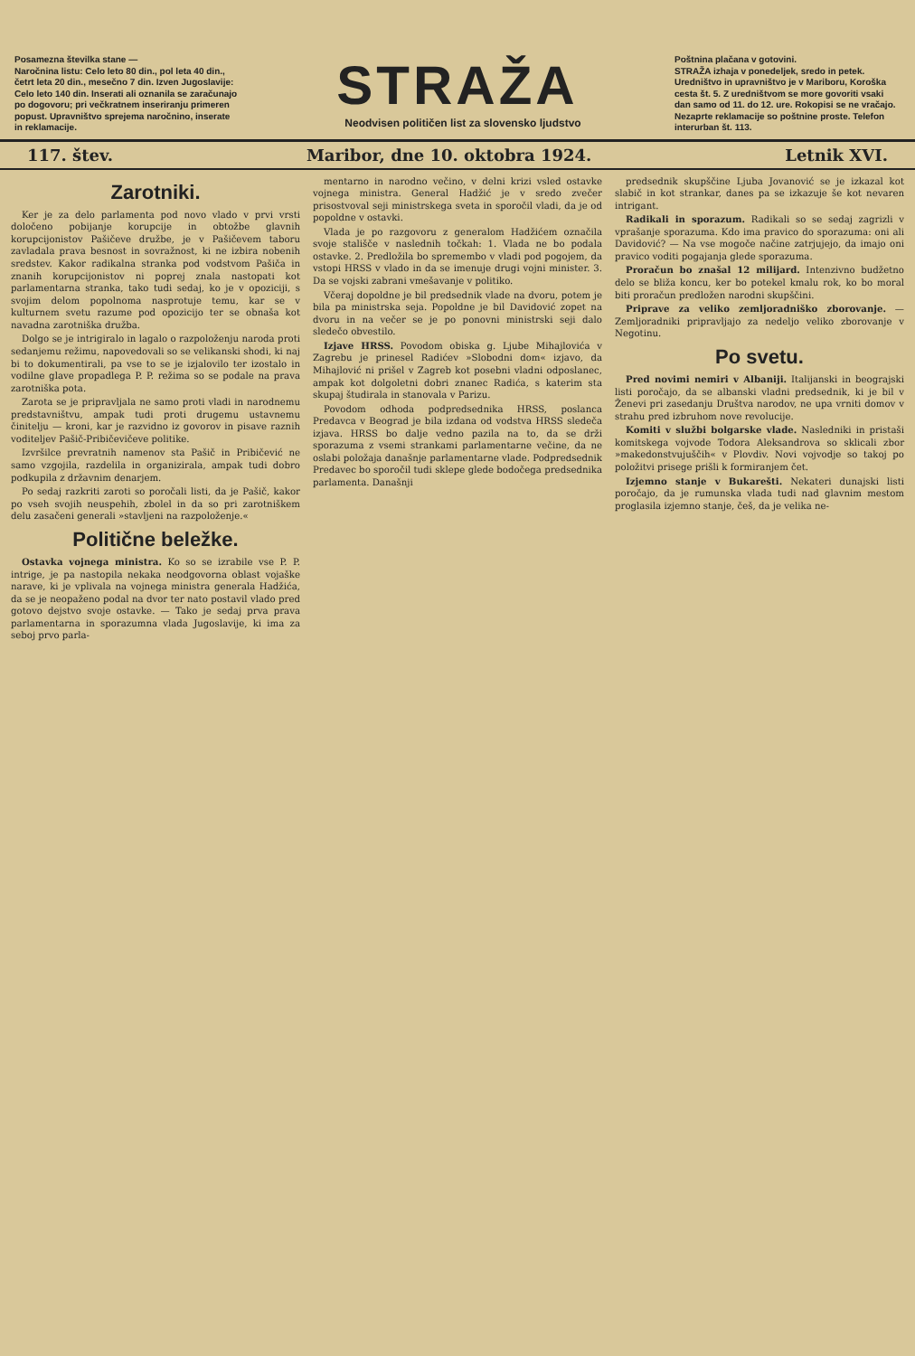Posamezna številka stane —
Naročnina listu: Celo leto 80 din., pol leta 40 din., četrt leta 20 din., mesečno 7 din. Izven Jugoslavije: Celo leto 140 din. Inserati ali oznanila se zaračunajo po dogovoru; pri večkratnem inseriranju primeren popust. Upravništvo sprejema naročnino, inserate in reklamacije.
STRAŽA
Neodvisen političen list za slovensko ljudstvo
Poštnina plačana v gotovini.
STRAŽA izhaja v ponedeljek, sredo in petek. Uredništvo in upravništvo je v Mariboru, Koroška cesta št. 5. Z uredništvom se more govoriti vsaki dan samo od 11. do 12. ure. Rokopisi se ne vračajo. Nezaprte reklamacije so poštnine proste. Telefon interurban št. 113.
117. štev. Maribor, dne 10. oktobra 1924. Letnik XVI.
Zarotniki.
Ker je za delo parlamenta pod novo vlado v prvi vrsti določeno pobijanje korupcije in obtožbe glavnih korupcijonistov Pašičeve družbe, je v Pašičevem taboru zavladala prava besnost in sovražnost, ki ne izbira nobenih sredstev. Kakor radikalna stranka pod vodstvom Pašiča in znanih korupcijonistov ni poprej znala nastopati kot parlamentarna stranka, tako tudi sedaj, ko je v opoziciji, s svojim delom popolnoma nasprotuje temu, kar se v kulturnem svetu razume pod opozicijo ter se obnaša kot navadna zarotniška družba.
Dolgo se je intrigiralo in lagalo o razpoloženju naroda proti sedanjemu režimu, napovedovali so se velikanski shodi, ki naj bi to dokumentirali, pa vse to se je izjalovilo ter izostalo in vodilne glave propadlega P. P. režima so se podale na prava zarotniška pota.
Zarota se je pripravljala ne samo proti vladi in narodnemu predstavništvu, ampak tudi proti drugemu ustavnemu činitelju — kroni, kar je razvidno iz govorov in pisave raznih voditeljev Pašič-Pribičevičeve politike.
Izvršilce prevratnih namenov sta Pašič in Pribičević ne samo vzgojila, razdelila in organizirala, ampak tudi dobro podkupila z državnim denarjem.
Po sedaj razkriti zaroti so poročali listi, da je Pašič, kakor po vseh svojih neuspehih, zbolel in da so pri zarotniškem delu zasačeni generali »stavljeni na razpoloženje.«
Politične beležke.
Ostavka vojnega ministra. Ko so se izrabile vse P. P. intrige, je pa nastopila nekaka neodgovorna oblast vojaške narave, ki je vplivala na vojnega ministra generala Hadžića, da se je neopaženo podal na dvor ter nato postavil vlado pred gotovo dejstvo svoje ostavke. — Tako je sedaj prva prava parlamentarna in sporazumna vlada Jugoslavije, ki ima za seboj prvo parla-
mentarno in narodno večino, v delni krizi vsled ostavke vojnega ministra. General Hadžić je v sredo zvečer prisostvoval seji ministrskega sveta in sporočil vladi, da je od popoldne v ostavki.
Vlada je po razgovoru z generalom Hadžićem označila svoje stališče v naslednih točkah: 1. Vlada ne bo podala ostavke. 2. Predložila bo spremembo v vladi pod pogojem, da vstopi HRSS v vlado in da se imenuje drugi vojni minister. 3. Da se vojski zabrani vmešavanje v politiko.
Včeraj dopoldne je bil predsednik vlade na dvoru, potem je bila pa ministrska seja. Popoldne je bil Davidović zopet na dvoru in na večer se je po ponovni ministrski seji dalo sledečo obvestilo.
Izjave HRSS. Povodom obiska g. Ljube Mihajlovića v Zagrebu je prinesel Radićev »Slobodni dom« izjavo, da Mihajlović ni prišel v Zagreb kot posebni vladni odposlanec, ampak kot dolgoletni dobri znanec Radića, s katerim sta skupaj študirala in stanovala v Parizu.
Povodom odhoda podpredsednika HRSS, poslanca Predavca v Beograd je bila izdana od vodstva HRSS sledeča izjava. HRSS bo dalje vedno pazila na to, da se drži sporazuma z vsemi strankami parlamentarne večine, da ne oslabi položaja današnje parlamentarne vlade. Podpredsednik Predavec bo sporočil tudi sklepe glede bodočega predsednika parlamenta. Današnji
predsednik skupščine Ljuba Jovanović se je izkazal kot slabič in kot strankar, danes pa se izkazuje še kot nevaren intrigant.
Radikali in sporazum. Radikali so se sedaj zagrizli v vprašanje sporazuma. Kdo ima pravico do sporazuma: oni ali Davidović? — Na vse mogoče načine zatrjujejo, da imajo oni pravico voditi pogajanja glede sporazuma.
Proračun bo znašal 12 milijard. Intenzivno budžetno delo se bliža koncu, ker bo potekel kmalu rok, ko bo moral biti proračun predložen narodni skupščini.
Priprave za veliko zemljoradniško zborovanje. — Zemljoradniki pripravljajo za nedeljo veliko zborovanje v Negotinu.
Po svetu.
Pred novimi nemiri v Albaniji. Italijanski in beograjski listi poročajo, da se albanski vladni predsednik, ki je bil v Ženevi pri zasedanju Društva narodov, ne upa vrniti domov v strahu pred izbruhom nove revolucije.
Komiti v službi bolgarske vlade. Nasledniki in pristaši komitskega vojvode Todora Aleksandrova so sklicali zbor »makedonstvujuščih« v Plovdiv. Novi vojvodje so takoj po položitvi prisege prišli k formiranjem čet.
Izjemno stanje v Bukarešti. Nekateri dunajski listi poročajo, da je rumunska vlada tudi nad glavnim mestom proglasila izjemno stanje, češ, da je velika ne-